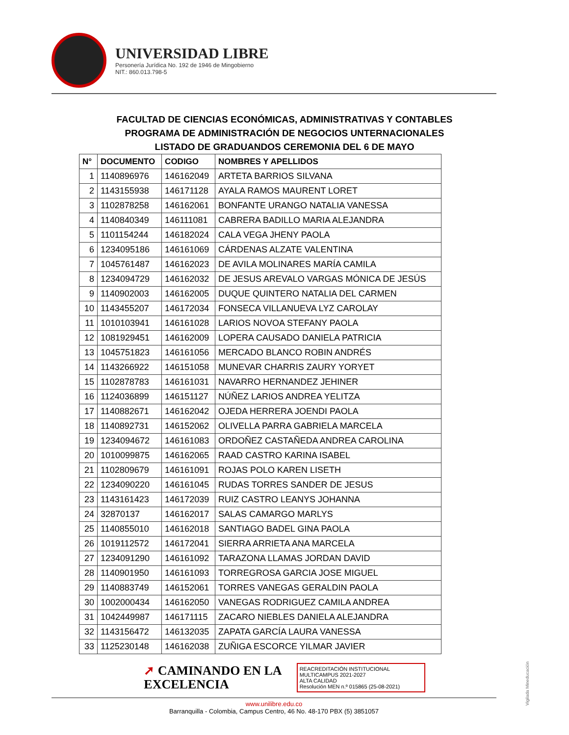UNIVERSIDAD LIBRE
Personería Jurídica No. 192 de 1946 de Mingobierno
NIT.: 860.013.798-5
FACULTAD DE CIENCIAS ECONÓMICAS, ADMINISTRATIVAS Y CONTABLES
PROGRAMA DE ADMINISTRACIÓN DE NEGOCIOS UNTERNACIONALES
LISTADO DE GRADUANDOS CEREMONIA DEL 6 DE MAYO
| N° | DOCUMENTO | CODIGO | NOMBRES Y APELLIDOS |
| --- | --- | --- | --- |
| 1 | 1140896976 | 146162049 | ARTETA BARRIOS SILVANA |
| 2 | 1143155938 | 146171128 | AYALA RAMOS MAURENT LORET |
| 3 | 1102878258 | 146162061 | BONFANTE URANGO NATALIA VANESSA |
| 4 | 1140840349 | 146111081 | CABRERA BADILLO MARIA ALEJANDRA |
| 5 | 1101154244 | 146182024 | CALA VEGA JHENY PAOLA |
| 6 | 1234095186 | 146161069 | CÁRDENAS ALZATE VALENTINA |
| 7 | 1045761487 | 146162023 | DE AVILA MOLINARES MARÍA CAMILA |
| 8 | 1234094729 | 146162032 | DE JESUS AREVALO VARGAS MÓNICA DE JESÚS |
| 9 | 1140902003 | 146162005 | DUQUE QUINTERO NATALIA DEL CARMEN |
| 10 | 1143455207 | 146172034 | FONSECA VILLANUEVA LYZ CAROLAY |
| 11 | 1010103941 | 146161028 | LARIOS NOVOA STEFANY PAOLA |
| 12 | 1081929451 | 146162009 | LOPERA CAUSADO DANIELA PATRICIA |
| 13 | 1045751823 | 146161056 | MERCADO BLANCO ROBIN ANDRÉS |
| 14 | 1143266922 | 146151058 | MUNEVAR CHARRIS ZAURY YORYET |
| 15 | 1102878783 | 146161031 | NAVARRO HERNANDEZ JEHINER |
| 16 | 1124036899 | 146151127 | NÚÑEZ LARIOS ANDREA YELITZA |
| 17 | 1140882671 | 146162042 | OJEDA HERRERA JOENDI PAOLA |
| 18 | 1140892731 | 146152062 | OLIVELLA PARRA GABRIELA MARCELA |
| 19 | 1234094672 | 146161083 | ORDOÑEZ CASTAÑEDA ANDREA CAROLINA |
| 20 | 1010099875 | 146162065 | RAAD CASTRO KARINA ISABEL |
| 21 | 1102809679 | 146161091 | ROJAS POLO KAREN LISETH |
| 22 | 1234090220 | 146161045 | RUDAS TORRES SANDER DE JESUS |
| 23 | 1143161423 | 146172039 | RUIZ CASTRO LEANYS JOHANNA |
| 24 | 32870137 | 146162017 | SALAS CAMARGO MARLYS |
| 25 | 1140855010 | 146162018 | SANTIAGO BADEL GINA PAOLA |
| 26 | 1019112572 | 146172041 | SIERRA ARRIETA ANA MARCELA |
| 27 | 1234091290 | 146161092 | TARAZONA LLAMAS JORDAN DAVID |
| 28 | 1140901950 | 146161093 | TORREGROSA GARCIA JOSE MIGUEL |
| 29 | 1140883749 | 146152061 | TORRES VANEGAS GERALDIN PAOLA |
| 30 | 1002000434 | 146162050 | VANEGAS RODRIGUEZ CAMILA ANDREA |
| 31 | 1042449987 | 146171115 | ZACARO NIEBLES DANIELA ALEJANDRA |
| 32 | 1143156472 | 146132035 | ZAPATA GARCÍA LAURA VANESSA |
| 33 | 1125230148 | 146162038 | ZUÑIGA ESCORCE YILMAR JAVIER |
➚ CAMINANDO EN LA
EXCELENCIA
REACREDITACIÓN INSTITUCIONAL
MULTICAMPUS 2021-2027
ALTA CALIDAD
Resolución MEN n.º 015865 (25-08-2021)
www.unilibre.edu.co
Barranquilla - Colombia, Campus Centro, 46 No. 48-170 PBX (5) 3851057
Vigilada Mineducación